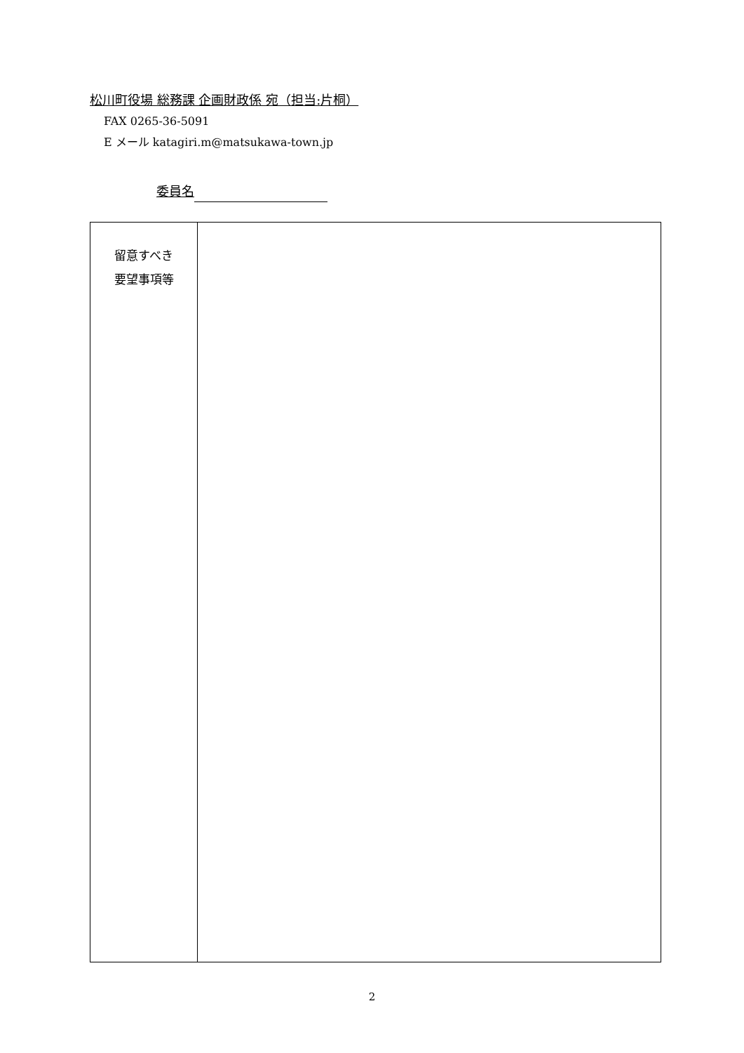松川町役場 総務課 企画財政係 宛（担当:片桐）
FAX 0265-36-5091
E メール katagiri.m@matsukawa-town.jp
委員名
| 留意すべき 要望事項等 | |
2